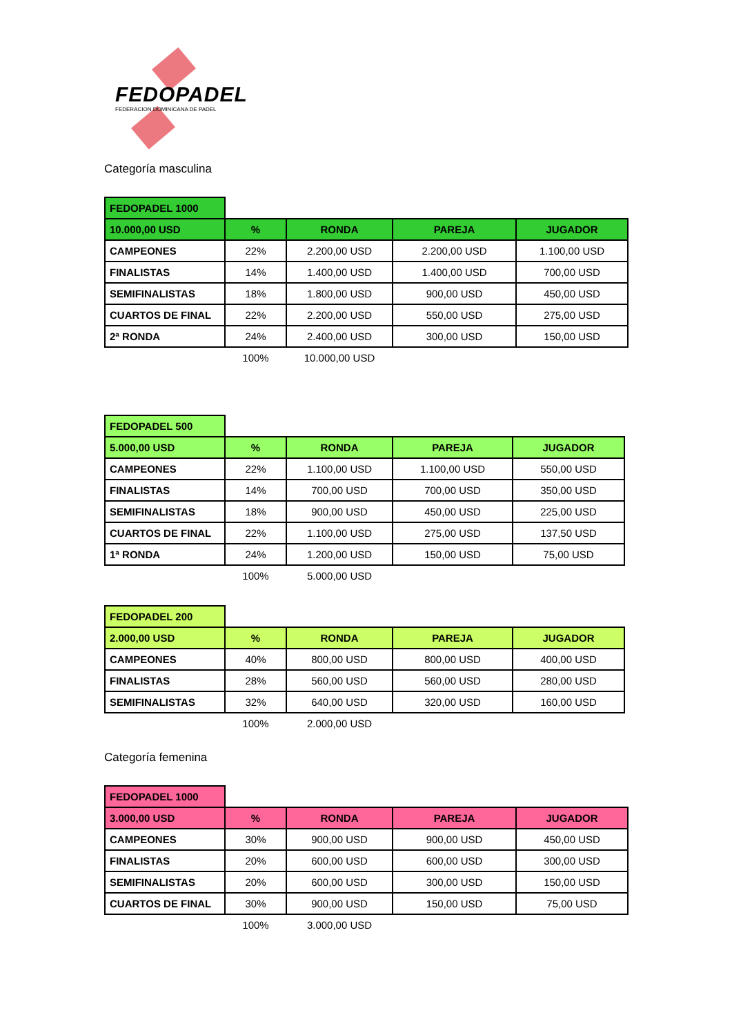FEDOPADEL
FEDERACION DOMINICANA DE PADEL
Categoría masculina
| FEDOPADEL 1000 | | | | |
| 10.000,00 USD | % | RONDA | PAREJA | JUGADOR |
| CAMPEONES | 22% | 2.200,00 USD | 2.200,00 USD | 1.100,00 USD |
| FINALISTAS | 14% | 1.400,00 USD | 1.400,00 USD | 700,00 USD |
| SEMIFINALISTAS | 18% | 1.800,00 USD | 900,00 USD | 450,00 USD |
| CUARTOS DE FINAL | 22% | 2.200,00 USD | 550,00 USD | 275,00 USD |
| 2ª RONDA | 24% | 2.400,00 USD | 300,00 USD | 150,00 USD |
| | 100% | 10.000,00 USD | | |
| FEDOPADEL 500 | | | | |
| 5.000,00 USD | % | RONDA | PAREJA | JUGADOR |
| CAMPEONES | 22% | 1.100,00 USD | 1.100,00 USD | 550,00 USD |
| FINALISTAS | 14% | 700,00 USD | 700,00 USD | 350,00 USD |
| SEMIFINALISTAS | 18% | 900,00 USD | 450,00 USD | 225,00 USD |
| CUARTOS DE FINAL | 22% | 1.100,00 USD | 275,00 USD | 137,50 USD |
| 1ª RONDA | 24% | 1.200,00 USD | 150,00 USD | 75,00 USD |
| | 100% | 5.000,00 USD | | |
| FEDOPADEL 200 | | | | |
| 2.000,00 USD | % | RONDA | PAREJA | JUGADOR |
| CAMPEONES | 40% | 800,00 USD | 800,00 USD | 400,00 USD |
| FINALISTAS | 28% | 560,00 USD | 560,00 USD | 280,00 USD |
| SEMIFINALISTAS | 32% | 640,00 USD | 320,00 USD | 160,00 USD |
| | 100% | 2.000,00 USD | | |
Categoría femenina
| FEDOPADEL 1000 | | | | |
| 3.000,00 USD | % | RONDA | PAREJA | JUGADOR |
| CAMPEONES | 30% | 900,00 USD | 900,00 USD | 450,00 USD |
| FINALISTAS | 20% | 600,00 USD | 600,00 USD | 300,00 USD |
| SEMIFINALISTAS | 20% | 600,00 USD | 300,00 USD | 150,00 USD |
| CUARTOS DE FINAL | 30% | 900,00 USD | 150,00 USD | 75,00 USD |
| | 100% | 3.000,00 USD | | |